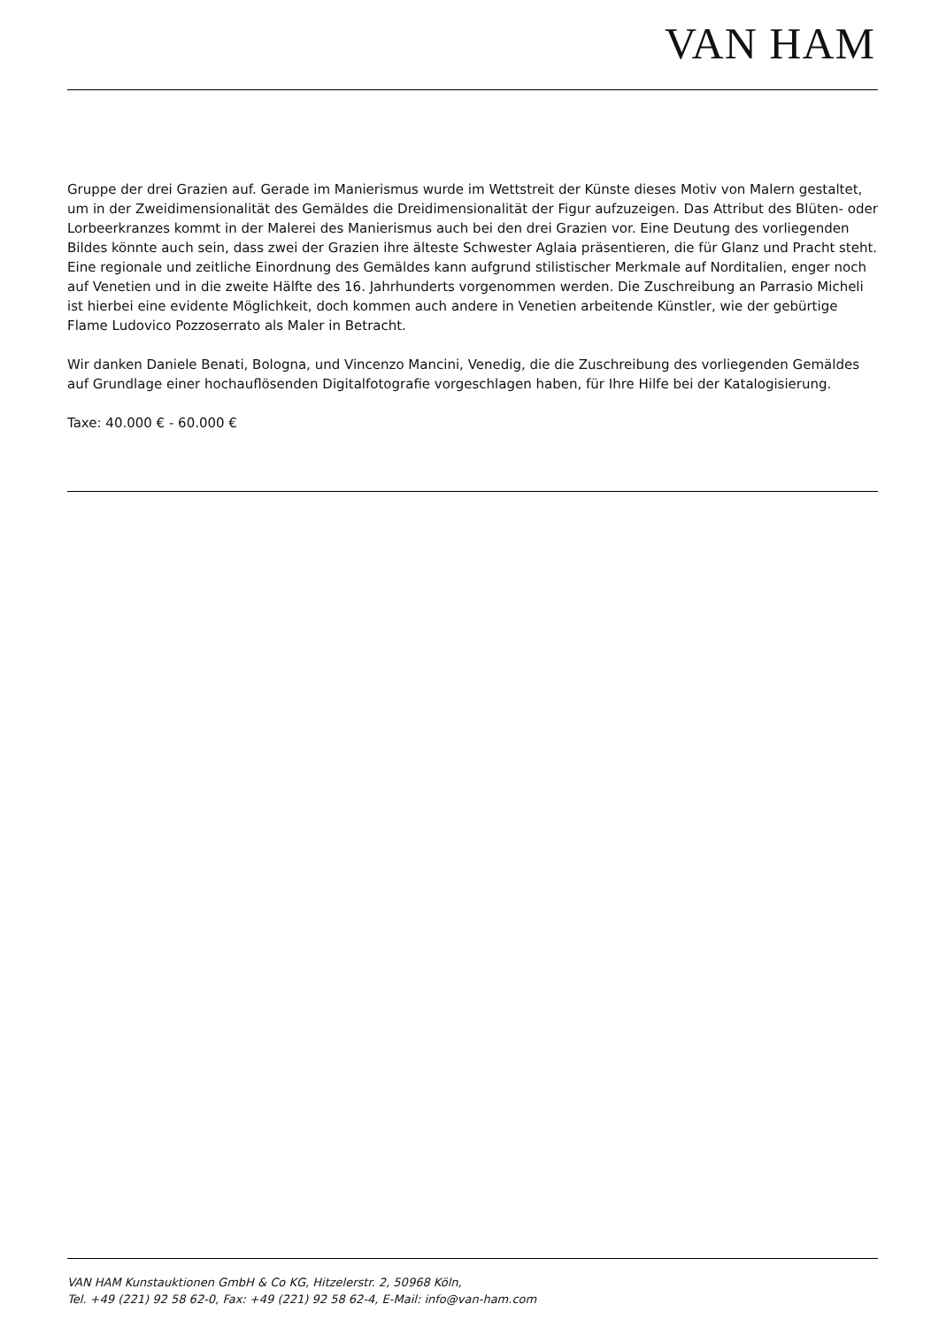VAN HAM
Gruppe der drei Grazien auf. Gerade im Manierismus wurde im Wettstreit der Künste dieses Motiv von Malern gestaltet, um in der Zweidimensionalität des Gemäldes die Dreidimensionalität der Figur aufzuzeigen. Das Attribut des Blüten- oder Lorbeerkranzes kommt in der Malerei des Manierismus auch bei den drei Grazien vor. Eine Deutung des vorliegenden Bildes könnte auch sein, dass zwei der Grazien ihre älteste Schwester Aglaia präsentieren, die für Glanz und Pracht steht.
Eine regionale und zeitliche Einordnung des Gemäldes kann aufgrund stilistischer Merkmale auf Norditalien, enger noch auf Venetien und in die zweite Hälfte des 16. Jahrhunderts vorgenommen werden. Die Zuschreibung an Parrasio Micheli ist hierbei eine evidente Möglichkeit, doch kommen auch andere in Venetien arbeitende Künstler, wie der gebürtige Flame Ludovico Pozzoserrato als Maler in Betracht.
Wir danken Daniele Benati, Bologna, und Vincenzo Mancini, Venedig, die die Zuschreibung des vorliegenden Gemäldes auf Grundlage einer hochauflösenden Digitalfotografie vorgeschlagen haben, für Ihre Hilfe bei der Katalogisierung.
Taxe: 40.000 € - 60.000 €
VAN HAM Kunstauktionen GmbH & Co KG, Hitzelerstr. 2, 50968 Köln,
Tel. +49 (221) 92 58 62-0, Fax: +49 (221) 92 58 62-4, E-Mail: info@van-ham.com